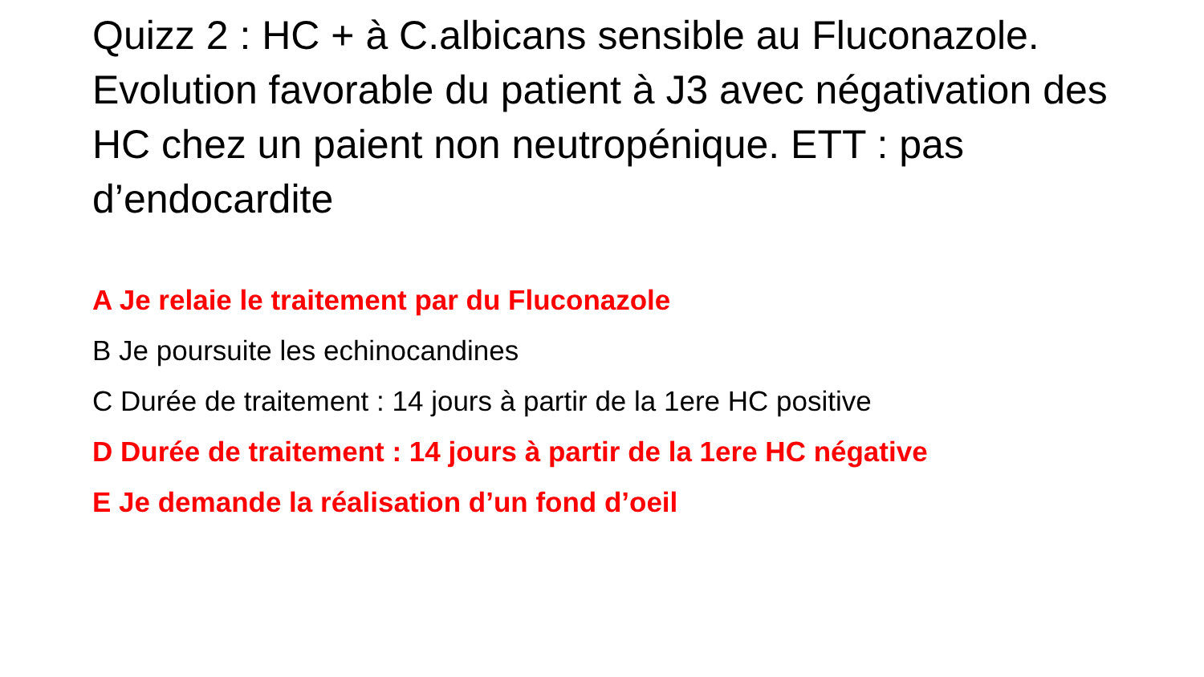Quizz 2 : HC + à C.albicans sensible au Fluconazole. Evolution favorable du patient à J3 avec négativation des HC chez un paient non neutropénique. ETT : pas d’endocardite
A Je relaie le traitement par du Fluconazole
B Je poursuite les echinocandines
C Durée de traitement : 14 jours à partir de la 1ere HC positive
D Durée de traitement : 14 jours à partir de la 1ere HC négative
E Je demande la réalisation d’un fond d’oeil